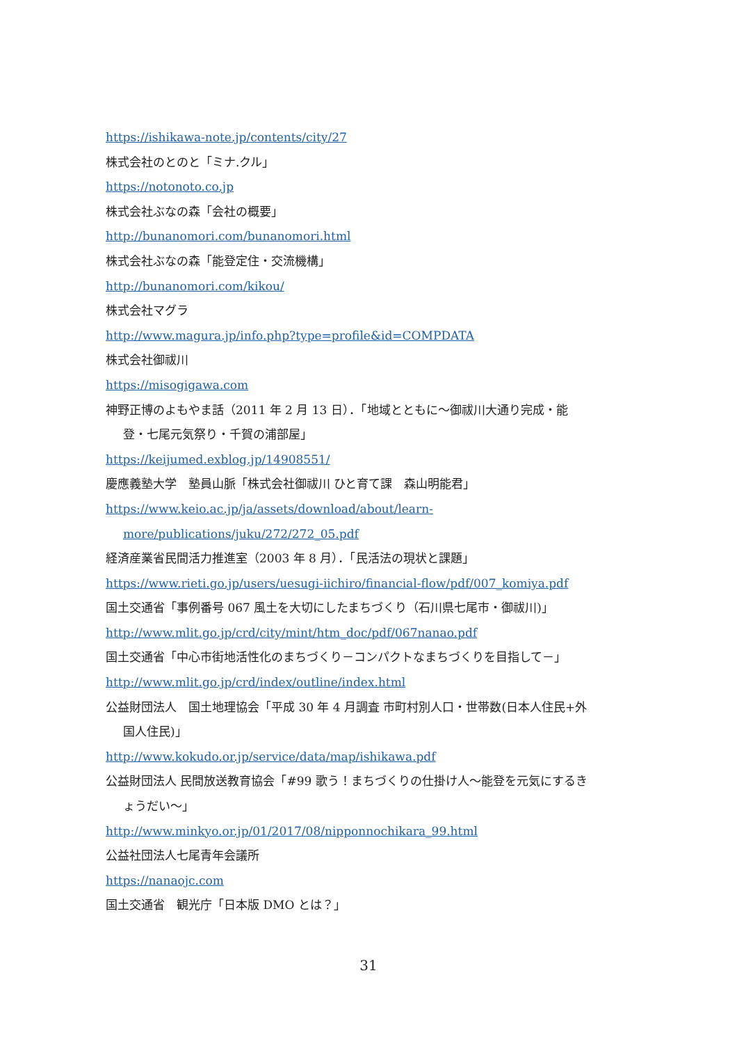https://ishikawa-note.jp/contents/city/27
株式会社のとのと「ミナ.クル」
https://notonoto.co.jp
株式会社ぶなの森「会社の概要」
http://bunanomori.com/bunanomori.html
株式会社ぶなの森「能登定住・交流機構」
http://bunanomori.com/kikou/
株式会社マグラ
http://www.magura.jp/info.php?type=profile&id=COMPDATA
株式会社御祓川
https://misogigawa.com
神野正博のよもやま話（2011 年 2 月 13 日）．「地域とともに～御祓川大通り完成・能
登・七尾元気祭り・千賀の浦部屋」
https://keijumed.exblog.jp/14908551/
慶應義塾大学　塾員山脈「株式会社御祓川 ひと育て課　森山明能君」
https://www.keio.ac.jp/ja/assets/download/about/learn-
more/publications/juku/272/272_05.pdf
経済産業省民間活力推進室（2003 年 8 月）．「民活法の現状と課題」
https://www.rieti.go.jp/users/uesugi-iichiro/financial-flow/pdf/007_komiya.pdf
国土交通省「事例番号 067 風土を大切にしたまちづくり（石川県七尾市・御祓川)」
http://www.mlit.go.jp/crd/city/mint/htm_doc/pdf/067nanao.pdf
国土交通省「中心市街地活性化のまちづくり－コンパクトなまちづくりを目指して－」
http://www.mlit.go.jp/crd/index/outline/index.html
公益財団法人　国土地理協会「平成 30 年 4 月調査 市町村別人口・世帯数(日本人住民+外
国人住民)」
http://www.kokudo.or.jp/service/data/map/ishikawa.pdf
公益財団法人 民間放送教育協会「#99 歌う！まちづくりの仕掛け人～能登を元気にするき
ょうだい～」
http://www.minkyo.or.jp/01/2017/08/nipponnochikara_99.html
公益社団法人七尾青年会議所
https://nanaojc.com
国土交通省　観光庁「日本版 DMO とは？」
31